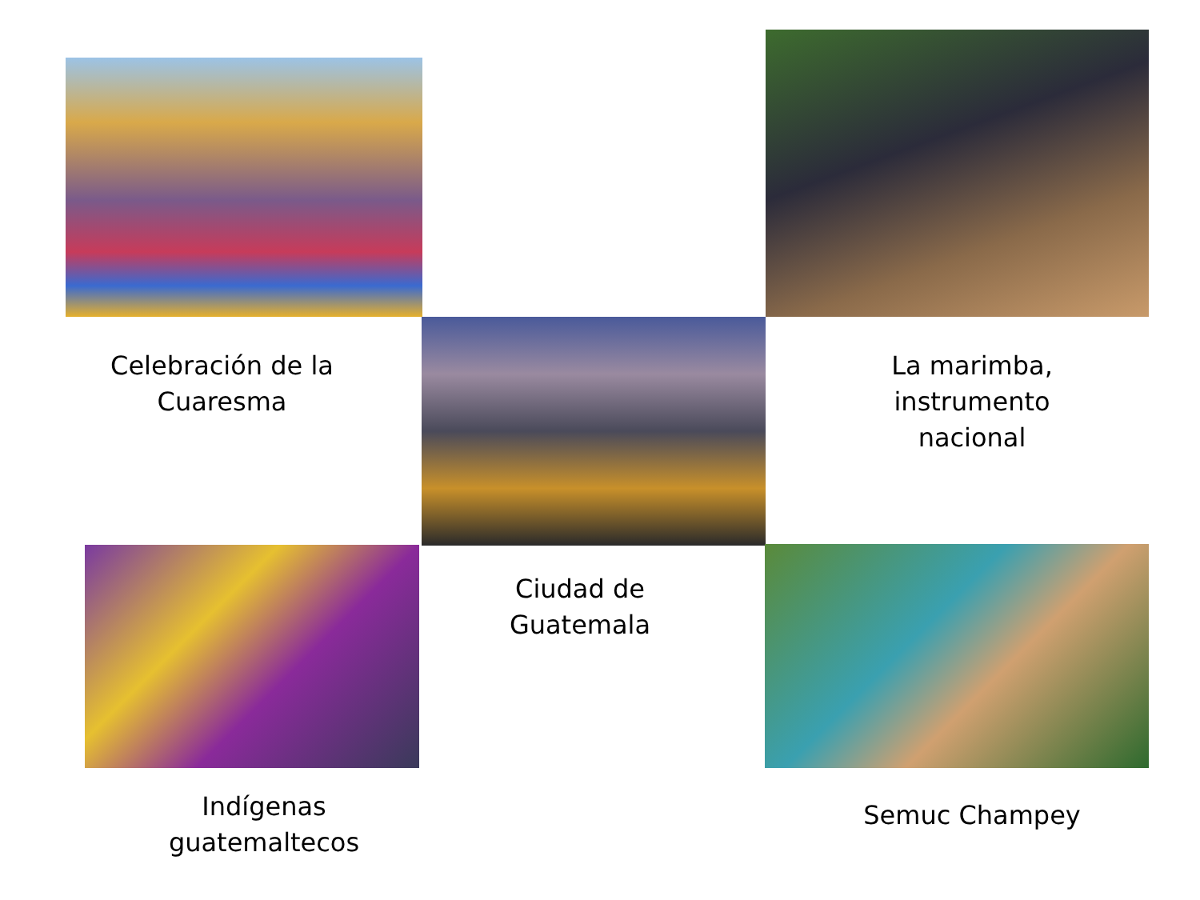Celebración de la Cuaresma
La marimba, instrumento nacional
Ciudad de Guatemala
Indígenas guatemaltecos
Semuc Champey